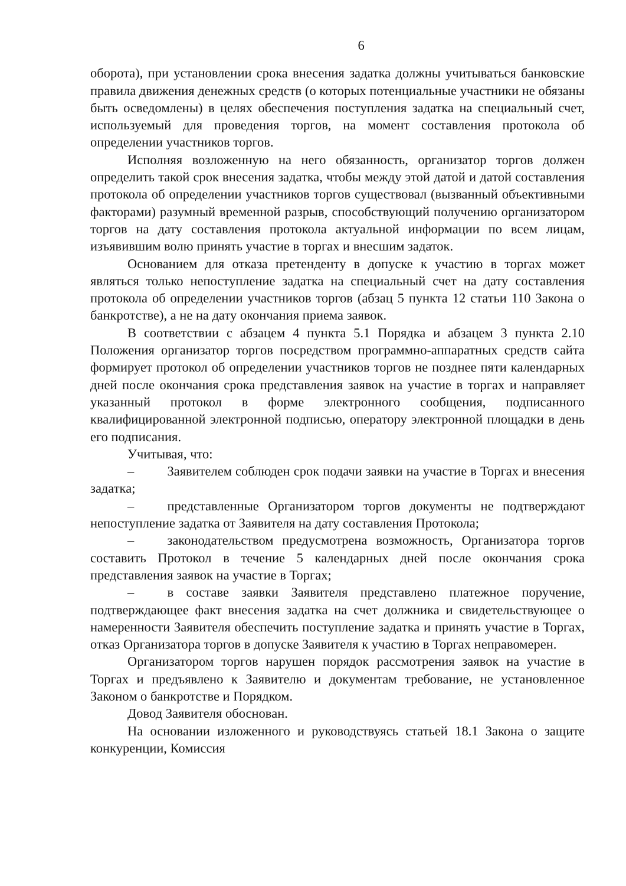6
оборота), при установлении срока внесения задатка должны учитываться банковские правила движения денежных средств (о которых потенциальные участники не обязаны быть осведомлены) в целях обеспечения поступления задатка на специальный счет, используемый для проведения торгов, на момент составления протокола об определении участников торгов.
Исполняя возложенную на него обязанность, организатор торгов должен определить такой срок внесения задатка, чтобы между этой датой и датой составления протокола об определении участников торгов существовал (вызванный объективными факторами) разумный временной разрыв, способствующий получению организатором торгов на дату составления протокола актуальной информации по всем лицам, изъявившим волю принять участие в торгах и внесшим задаток.
Основанием для отказа претенденту в допуске к участию в торгах может являться только непоступление задатка на специальный счет на дату составления протокола об определении участников торгов (абзац 5 пункта 12 статьи 110 Закона о банкротстве), а не на дату окончания приема заявок.
В соответствии с абзацем 4 пункта 5.1 Порядка и абзацем 3 пункта 2.10 Положения организатор торгов посредством программно-аппаратных средств сайта формирует протокол об определении участников торгов не позднее пяти календарных дней после окончания срока представления заявок на участие в торгах и направляет указанный протокол в форме электронного сообщения, подписанного квалифицированной электронной подписью, оператору электронной площадки в день его подписания.
Учитывая, что:
–   Заявителем соблюден срок подачи заявки на участие в Торгах и внесения задатка;
–   представленные Организатором торгов документы не подтверждают непоступление задатка от Заявителя на дату составления Протокола;
–   законодательством предусмотрена возможность, Организатора торгов составить Протокол в течение 5 календарных дней после окончания срока представления заявок на участие в Торгах;
–   в составе заявки Заявителя представлено платежное поручение, подтверждающее факт внесения задатка на счет должника и свидетельствующее о намеренности Заявителя обеспечить поступление задатка и принять участие в Торгах, отказ Организатора торгов в допуске Заявителя к участию в Торгах неправомерен.
Организатором торгов нарушен порядок рассмотрения заявок на участие в Торгах и предъявлено к Заявителю и документам требование, не установленное Законом о банкротстве и Порядком.
Довод Заявителя обоснован.
На основании изложенного и руководствуясь статьей 18.1 Закона о защите конкуренции, Комиссия